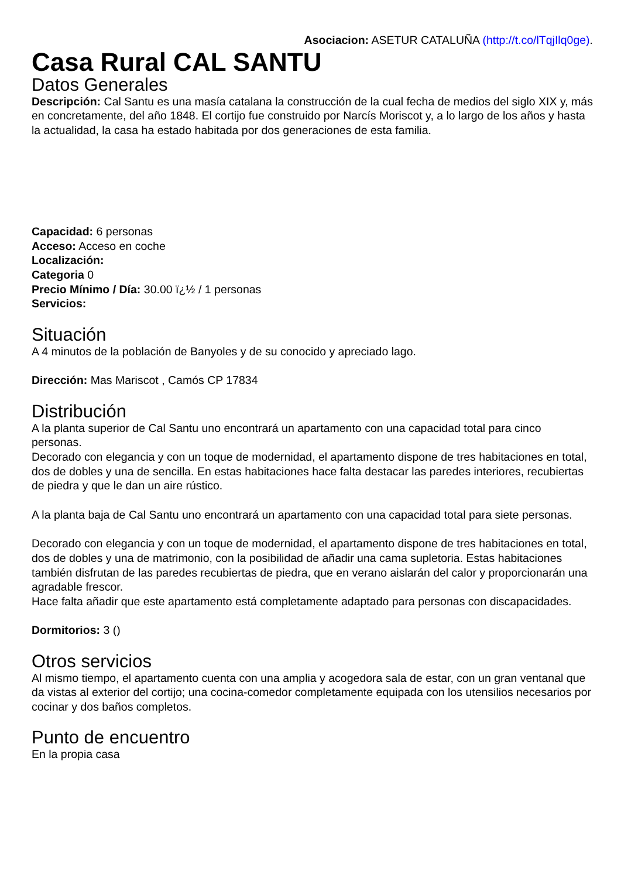Asociacion: ASETUR CATALUÑA (http://t.co/lTqjIlq0ge).
Casa Rural CAL SANTU
Datos Generales
Descripción: Cal Santu es una masía catalana la construcción de la cual fecha de medios del siglo XIX y, más en concretamente, del año 1848. El cortijo fue construido por Narcís Moriscot y, a lo largo de los años y hasta la actualidad, la casa ha estado habitada por dos generaciones de esta familia.
Capacidad: 6 personas
Acceso: Acceso en coche
Localización:
Categoria 0
Precio Mínimo / Día: 30.00 ï¿½ / 1 personas
Servicios:
Situación
A 4 minutos de la población de Banyoles y de su conocido y apreciado lago.
Dirección: Mas Mariscot , Camós CP 17834
Distribución
A la planta superior de Cal Santu uno encontrará un apartamento con una capacidad total para cinco personas.
Decorado con elegancia y con un toque de modernidad, el apartamento dispone de tres habitaciones en total, dos de dobles y una de sencilla. En estas habitaciones hace falta destacar las paredes interiores, recubiertas de piedra y que le dan un aire rústico.
A la planta baja de Cal Santu uno encontrará un apartamento con una capacidad total para siete personas.
Decorado con elegancia y con un toque de modernidad, el apartamento dispone de tres habitaciones en total, dos de dobles y una de matrimonio, con la posibilidad de añadir una cama supletoria. Estas habitaciones también disfrutan de las paredes recubiertas de piedra, que en verano aislarán del calor y proporcionarán una agradable frescor.
Hace falta añadir que este apartamento está completamente adaptado para personas con discapacidades.
Dormitorios: 3 ()
Otros servicios
Al mismo tiempo, el apartamento cuenta con una amplia y acogedora sala de estar, con un gran ventanal que da vistas al exterior del cortijo; una cocina-comedor completamente equipada con los utensilios necesarios por cocinar y dos baños completos.
Punto de encuentro
En la propia casa